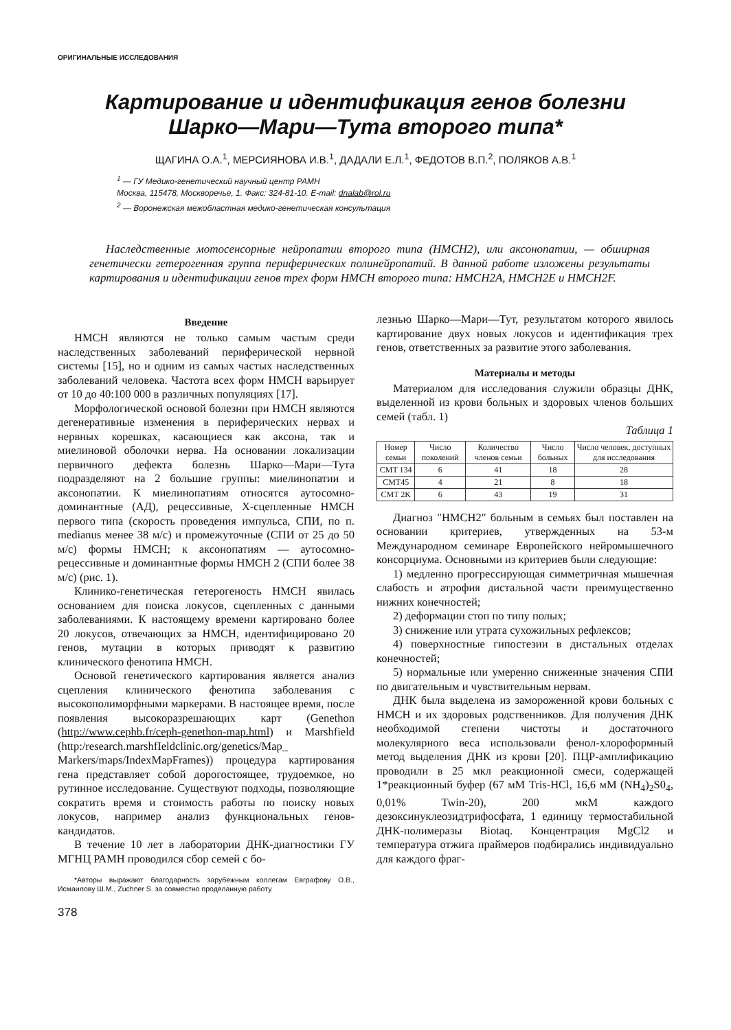ОРИГИНАЛЬНЫЕ ИССЛЕДОВАНИЯ
Картирование и идентификация генов болезни
Шарко—Мари—Тута второго типа*
ЩАГИНА О.А.<sup>1</sup>, МЕРСИЯНОВА И.В.<sup>1</sup>, ДАДАЛИ Е.Л.<sup>1</sup>, ФЕДОТОВ В.П.<sup>2</sup>, ПОЛЯКОВ А.В.<sup>1</sup>
<sup>1</sup> — ГУ Медико-генетический научный центр РАМН
Москва, 115478, Москворечье, 1. Факс: 324-81-10. E-mail: dnalab@rol.ru
<sup>2</sup> — Воронежская межобластная медико-генетическая консультация
Наследственные мотосенсорные нейропатии второго типа (НМСН2), или аксонопатии, — обширная генетически гетерогенная группа периферических полинейропатий. В данной работе изложены результаты картирования и идентификации генов трех форм НМСН второго типа: НМСН2А, НМСН2Е и НМСН2F.
Введение
НМСН являются не только самым частым среди наследственных заболеваний периферической нервной системы [15], но и одним из самых частых наследственных заболеваний человека. Частота всех форм НМСН варьирует от 10 до 40:100 000 в различных популяциях [17].
Морфологической основой болезни при НМСН являются дегенеративные изменения в периферических нервах и нервных корешках, касающиеся как аксона, так и миелиновой оболочки нерва. На основании локализации первичного дефекта болезнь Шарко—Мари—Тута подразделяют на 2 большие группы: миелинопатии и аксонопатии. К миелинопатиям относятся аутосомно-доминантные (АД), рецессивные, Х-сцепленные НМСН первого типа (скорость проведения импульса, СПИ, по п. medianus менее 38 м/с) и промежуточные (СПИ от 25 до 50 м/с) формы НМСН; к аксонопатиям — аутосомно-рецессивные и доминантные формы НМСН 2 (СПИ более 38 м/с) (рис. 1).
Клинико-генетическая гетерогеность НМСН явилась основанием для поиска локусов, сцепленных с данными заболеваниями. К настоящему времени картировано более 20 локусов, отвечающих за НМСН, идентифицировано 20 генов, мутации в которых приводят к развитию клинического фенотипа НМСН.
Основой генетического картирования является анализ сцепления клинического фенотипа заболевания с высокополиморфными маркерами. В настоящее время, после появления высокоразрешающих карт (Genethon (http://www.cephb.fr/ceph-genethon-map.html) и Marshfield (http:/research.marshfIeldclinic.org/genetics/Map_ Markers/maps/IndexMapFrames)) процедура картирования гена представляет собой дорогостоящее, трудоемкое, но рутинное исследование. Существуют подходы, позволяющие сократить время и стоимость работы по поиску новых локусов, например анализ функциональных генов-кандидатов.
В течение 10 лет в лаборатории ДНК-диагностики ГУ МГНЦ РАМН проводился сбор семей с бо-
*Авторы выражают благодарность зарубежным коллегам Евграфову О.В., Исмаилову Ш.М., Zuchner S. за совместно проделанную работу.
378
лезнью Шарко—Мари—Тут, результатом которого явилось картирование двух новых локусов и идентификация трех генов, ответственных за развитие этого заболевания.
Материалы и методы
Материалом для исследования служили образцы ДНК, выделенной из крови больных и здоровых членов больших семей (табл. 1)
Таблица 1
| Номер семьи | Число поколений | Количество членов семьи | Число больных | Число человек, доступных для исследования |
| --- | --- | --- | --- | --- |
| CMT 134 | 6 | 41 | 18 | 28 |
| CMT45 | 4 | 21 | 8 | 18 |
| CMT 2K | 6 | 43 | 19 | 31 |
Диагноз "НМСН2" больным в семьях был поставлен на основании критериев, утвержденных на 53-м Международном семинаре Европейского нейромышечного консорциума. Основными из критериев были следующие:
1) медленно прогрессирующая симметричная мышечная слабость и атрофия дистальной части преимущественно нижних конечностей;
2) деформации стоп по типу полых;
3) снижение или утрата сухожильных рефлексов;
4) поверхностные гипостезии в дистальных отделах конечностей;
5) нормальные или умеренно сниженные значения СПИ по двигательным и чувствительным нервам.
ДНК была выделена из замороженной крови больных с НМСН и их здоровых родственников. Для получения ДНК необходимой степени чистоты и достаточного молекулярного веса использовали фенол-хлороформный метод выделения ДНК из крови [20]. ПЦР-амплификацию проводили в 25 мкл реакционной смеси, содержащей 1*реакционный буфер (67 мМ Tris-HCl, 16,6 мМ (NH<sub>4</sub>)<sub>2</sub>S0<sub>4</sub>, 0,01% Twin-20), 200 мкМ каждого дезоксинуклеозидтрифосфата, 1 единицу термостабильной ДНК-полимеразы Biotaq. Концентрация MgCl2 и температура отжига праймеров подбирались индивидуально для каждого фраг-